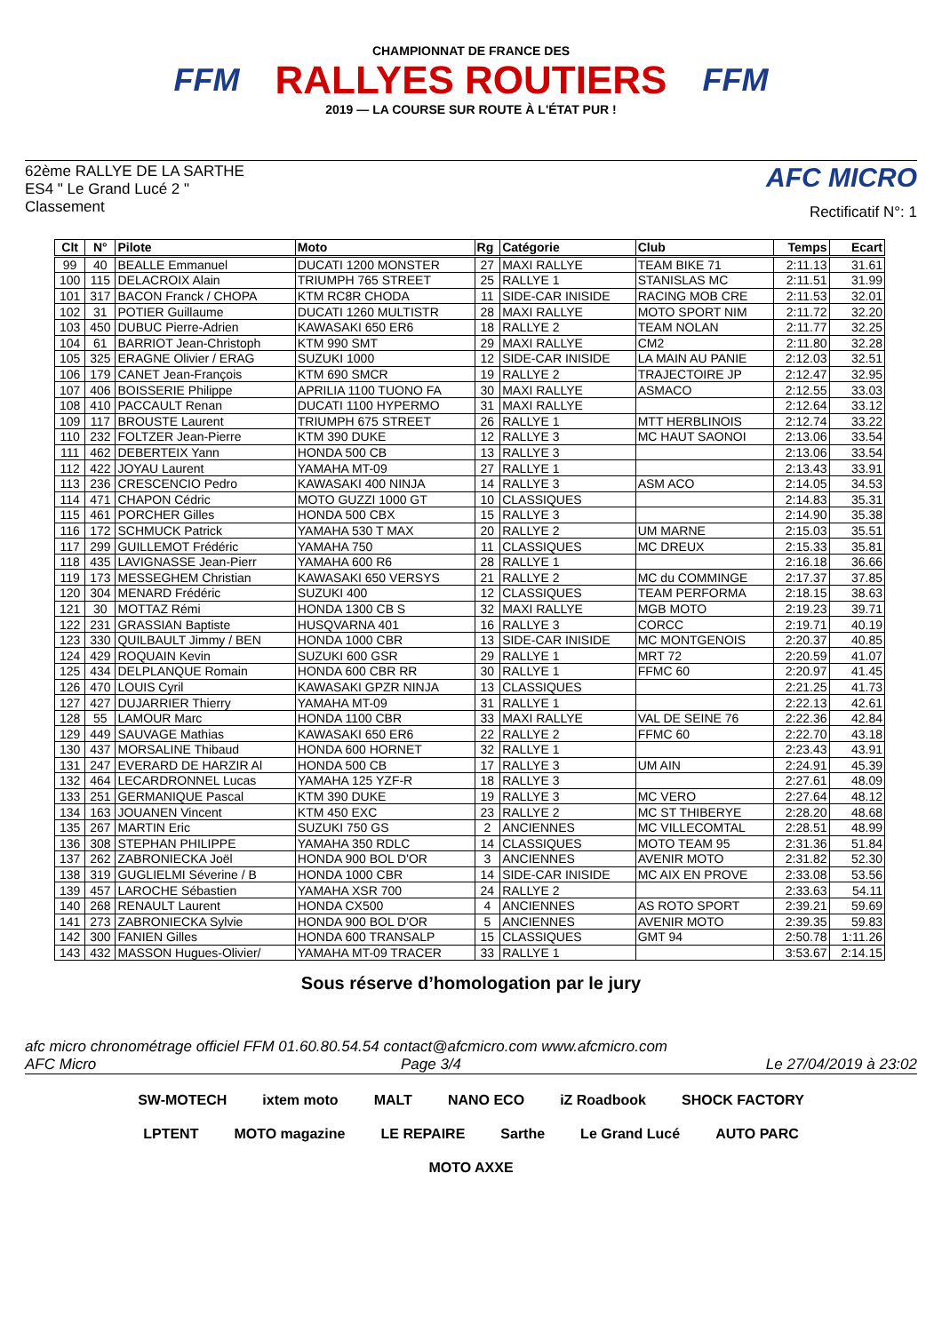FFM
CHAMPIONNAT DE FRANCE DES
RALLYES ROUTIERS
2019 — LA COURSE SUR ROUTE À L'ÉTAT PUR !
FFM
62ème RALLYE DE LA SARTHE
ES4 " Le Grand Lucé 2 "
Classement
AFC MICRO
Rectificatif N°: 1
| Clt | N° | Pilote | Moto | Rg | Catégorie | Club | Temps | Ecart |
| --- | --- | --- | --- | --- | --- | --- | --- | --- |
| 99 | 40 | BEALLE Emmanuel | DUCATI 1200 MONSTER | 27 | MAXI RALLYE | TEAM BIKE 71 | 2:11.13 | 31.61 |
| 100 | 115 | DELACROIX Alain | TRIUMPH 765 STREET | 25 | RALLYE 1 | STANISLAS MC | 2:11.51 | 31.99 |
| 101 | 317 | BACON Franck / CHOPA | KTM RC8R CHODA | 11 | SIDE-CAR INISIDE | RACING MOB CRE | 2:11.53 | 32.01 |
| 102 | 31 | POTIER Guillaume | DUCATI 1260 MULTISTR | 28 | MAXI RALLYE | MOTO SPORT NIM | 2:11.72 | 32.20 |
| 103 | 450 | DUBUC Pierre-Adrien | KAWASAKI 650 ER6 | 18 | RALLYE 2 | TEAM NOLAN | 2:11.77 | 32.25 |
| 104 | 61 | BARRIOT Jean-Christoph | KTM 990 SMT | 29 | MAXI RALLYE | CM2 | 2:11.80 | 32.28 |
| 105 | 325 | ERAGNE Olivier / ERAG | SUZUKI 1000 | 12 | SIDE-CAR INISIDE | LA MAIN AU PANIE | 2:12.03 | 32.51 |
| 106 | 179 | CANET Jean-François | KTM 690 SMCR | 19 | RALLYE 2 | TRAJECTOIRE JP | 2:12.47 | 32.95 |
| 107 | 406 | BOISSERIE Philippe | APRILIA 1100 TUONO FA | 30 | MAXI RALLYE | ASMACO | 2:12.55 | 33.03 |
| 108 | 410 | PACCAULT Renan | DUCATI 1100 HYPERMO | 31 | MAXI RALLYE | | 2:12.64 | 33.12 |
| 109 | 117 | BROUSTE Laurent | TRIUMPH 675 STREET | 26 | RALLYE 1 | MTT HERBLINOIS | 2:12.74 | 33.22 |
| 110 | 232 | FOLTZER Jean-Pierre | KTM 390 DUKE | 12 | RALLYE 3 | MC HAUT SAONOI | 2:13.06 | 33.54 |
| 111 | 462 | DEBERTEIX Yann | HONDA 500 CB | 13 | RALLYE 3 | | 2:13.06 | 33.54 |
| 112 | 422 | JOYAU Laurent | YAMAHA MT-09 | 27 | RALLYE 1 | | 2:13.43 | 33.91 |
| 113 | 236 | CRESCENCIO Pedro | KAWASAKI 400 NINJA | 14 | RALLYE 3 | ASM ACO | 2:14.05 | 34.53 |
| 114 | 471 | CHAPON Cédric | MOTO GUZZI 1000 GT | 10 | CLASSIQUES | | 2:14.83 | 35.31 |
| 115 | 461 | PORCHER Gilles | HONDA 500 CBX | 15 | RALLYE 3 | | 2:14.90 | 35.38 |
| 116 | 172 | SCHMUCK Patrick | YAMAHA 530 T MAX | 20 | RALLYE 2 | UM MARNE | 2:15.03 | 35.51 |
| 117 | 299 | GUILLEMOT Frédéric | YAMAHA 750 | 11 | CLASSIQUES | MC DREUX | 2:15.33 | 35.81 |
| 118 | 435 | LAVIGNASSE Jean-Pierr | YAMAHA 600 R6 | 28 | RALLYE 1 | | 2:16.18 | 36.66 |
| 119 | 173 | MESSEGHEM Christian | KAWASAKI 650 VERSYS | 21 | RALLYE 2 | MC du COMMINGE | 2:17.37 | 37.85 |
| 120 | 304 | MENARD Frédéric | SUZUKI 400 | 12 | CLASSIQUES | TEAM PERFORMA | 2:18.15 | 38.63 |
| 121 | 30 | MOTTAZ Rémi | HONDA 1300 CB S | 32 | MAXI RALLYE | MGB MOTO | 2:19.23 | 39.71 |
| 122 | 231 | GRASSIAN Baptiste | HUSQVARNA 401 | 16 | RALLYE 3 | CORCC | 2:19.71 | 40.19 |
| 123 | 330 | QUILBAULT Jimmy / BEN | HONDA 1000 CBR | 13 | SIDE-CAR INISIDE | MC MONTGENOIS | 2:20.37 | 40.85 |
| 124 | 429 | ROQUAIN Kevin | SUZUKI 600 GSR | 29 | RALLYE 1 | MRT 72 | 2:20.59 | 41.07 |
| 125 | 434 | DELPLANQUE Romain | HONDA 600 CBR RR | 30 | RALLYE 1 | FFMC 60 | 2:20.97 | 41.45 |
| 126 | 470 | LOUIS Cyril | KAWASAKI GPZR NINJA | 13 | CLASSIQUES | | 2:21.25 | 41.73 |
| 127 | 427 | DUJARRIER Thierry | YAMAHA MT-09 | 31 | RALLYE 1 | | 2:22.13 | 42.61 |
| 128 | 55 | LAMOUR Marc | HONDA 1100 CBR | 33 | MAXI RALLYE | VAL DE SEINE 76 | 2:22.36 | 42.84 |
| 129 | 449 | SAUVAGE Mathias | KAWASAKI 650 ER6 | 22 | RALLYE 2 | FFMC 60 | 2:22.70 | 43.18 |
| 130 | 437 | MORSALINE Thibaud | HONDA 600 HORNET | 32 | RALLYE 1 | | 2:23.43 | 43.91 |
| 131 | 247 | EVERARD DE HARZIR Al | HONDA 500 CB | 17 | RALLYE 3 | UM AIN | 2:24.91 | 45.39 |
| 132 | 464 | LECARDRONNEL Lucas | YAMAHA 125 YZF-R | 18 | RALLYE 3 | | 2:27.61 | 48.09 |
| 133 | 251 | GERMANIQUE Pascal | KTM 390 DUKE | 19 | RALLYE 3 | MC VERO | 2:27.64 | 48.12 |
| 134 | 163 | JOUANEN Vincent | KTM 450 EXC | 23 | RALLYE 2 | MC ST THIBERYE | 2:28.20 | 48.68 |
| 135 | 267 | MARTIN Eric | SUZUKI 750 GS | 2 | ANCIENNES | MC VILLECOMTAL | 2:28.51 | 48.99 |
| 136 | 308 | STEPHAN PHILIPPE | YAMAHA 350 RDLC | 14 | CLASSIQUES | MOTO TEAM 95 | 2:31.36 | 51.84 |
| 137 | 262 | ZABRONIECKA Joël | HONDA 900 BOL D'OR | 3 | ANCIENNES | AVENIR MOTO | 2:31.82 | 52.30 |
| 138 | 319 | GUGLIELMI Séverine / B | HONDA 1000 CBR | 14 | SIDE-CAR INISIDE | MC AIX EN PROVE | 2:33.08 | 53.56 |
| 139 | 457 | LAROCHE Sébastien | YAMAHA XSR 700 | 24 | RALLYE 2 | | 2:33.63 | 54.11 |
| 140 | 268 | RENAULT Laurent | HONDA CX500 | 4 | ANCIENNES | AS ROTO SPORT | 2:39.21 | 59.69 |
| 141 | 273 | ZABRONIECKA Sylvie | HONDA 900 BOL D'OR | 5 | ANCIENNES | AVENIR MOTO | 2:39.35 | 59.83 |
| 142 | 300 | FANIEN Gilles | HONDA 600 TRANSALP | 15 | CLASSIQUES | GMT 94 | 2:50.78 | 1:11.26 |
| 143 | 432 | MASSON Hugues-Olivier/ | YAMAHA MT-09 TRACER | 33 | RALLYE 1 | | 3:53.67 | 2:14.15 |
Sous réserve d’homologation par le jury
afc micro chronométrage officiel FFM 01.60.80.54.54 contact@afcmicro.com www.afcmicro.com
AFC Micro Page 3/4 Le 27/04/2019 à 23:02
SW-MOTECH ixtem moto MALT NANO ECO iZ Roadbook SHOCK FACTORY LPTENT MOTO magazine LE REPAIRE Sarthe Le Grand Lucé AUTO PARC MOTO AXXE